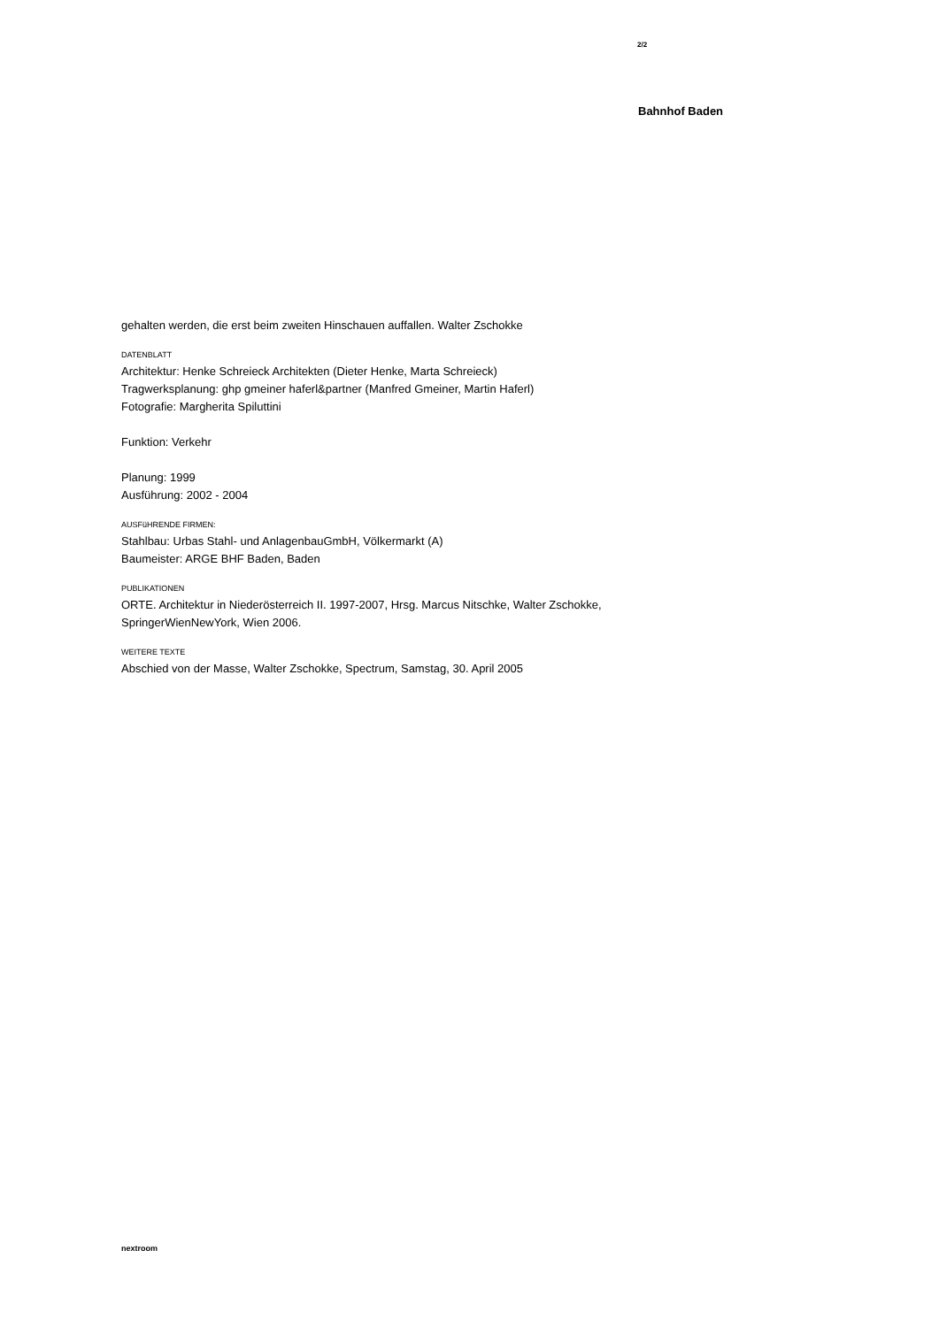2/2
Bahnhof Baden
gehalten werden, die erst beim zweiten Hinschauen auffallen. Walter Zschokke
DATENBLATT
Architektur: Henke Schreieck Architekten (Dieter Henke, Marta Schreieck)
Tragwerksplanung: ghp gmeiner haferl&partner (Manfred Gmeiner, Martin Haferl)
Fotografie: Margherita Spiluttini
Funktion: Verkehr
Planung: 1999
Ausführung: 2002 - 2004
AUSFüHRENDE FIRMEN:
Stahlbau: Urbas Stahl- und AnlagenbauGmbH, Völkermarkt (A)
Baumeister: ARGE BHF Baden, Baden
PUBLIKATIONEN
ORTE. Architektur in Niederösterreich II. 1997-2007, Hrsg. Marcus Nitschke, Walter Zschokke, SpringerWienNewYork, Wien 2006.
WEITERE TEXTE
Abschied von der Masse, Walter Zschokke, Spectrum, Samstag, 30. April 2005
nextroom